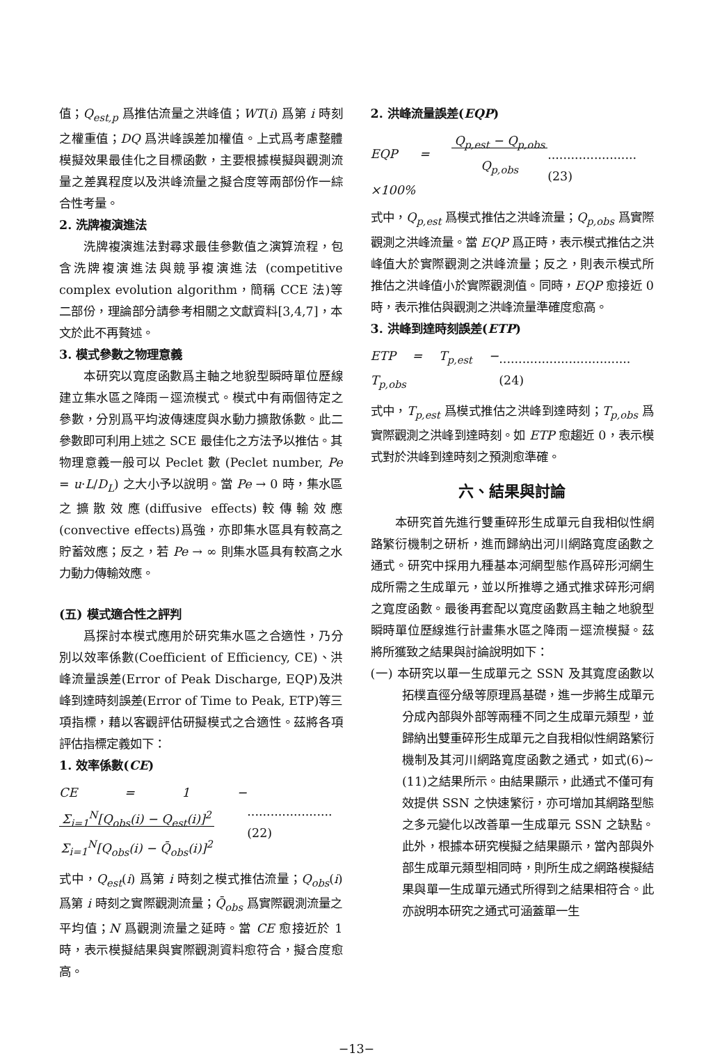值；Q<sub>est,p</sub> 爲推估流量之洪峰值；WT(i) 爲第 i 時刻之權重值；DQ 爲洪峰誤差加權值。上式爲考慮整體模擬效果最佳化之目標函數，主要根據模擬與觀測流量之差異程度以及洪峰流量之擬合度等兩部份作一綜合性考量。
2. 洗牌複演進法
洗牌複演進法對尋求最佳參數值之演算流程，包含洗牌複演進法與競爭複演進法 (competitive complex evolution algorithm，簡稱 CCE 法)等二部份，理論部分請參考相關之文獻資料[3,4,7]，本文於此不再贅述。
3. 模式參數之物理意義
本研究以寬度函數爲主軸之地貌型瞬時單位歷線建立集水區之降雨－逕流模式。模式中有兩個待定之參數，分別爲平均波傳速度與水動力擴散係數。此二參數即可利用上述之 SCE 最佳化之方法予以推估。其物理意義一般可以 Peclet 數 (Peclet number, Pe = u·L/D<sub>L</sub>) 之大小予以說明。當 Pe → 0 時，集水區之擴散效應(diffusive effects)較傳輸效應(convective effects)爲強，亦即集水區具有較高之貯蓄效應；反之，若 Pe → ∞ 則集水區具有較高之水力動力傳輸效應。
(五) 模式適合性之評判
爲探討本模式應用於研究集水區之合適性，乃分別以效率係數(Coefficient of Efficiency, CE)、洪峰流量誤差(Error of Peak Discharge, EQP)及洪峰到達時刻誤差(Error of Time to Peak, ETP)等三項指標，藉以客觀評估研擬模式之合適性。茲將各項評估指標定義如下：
1. 效率係數(CE)
CE = 1 − Σ<sub>i=1</sub><sup>N</sup>[Q<sub>obs</sub>(i) − Q<sub>est</sub>(i)]<sup>2</sup>
Σ<sub>i=1</sub><sup>N</sup>[Q<sub>obs</sub>(i) − Q̄<sub>obs</sub>(i)]<sup>2</sup>......................(22)
式中，Q<sub>est</sub>(i) 爲第 i 時刻之模式推估流量；Q<sub>obs</sub>(i) 爲第 i 時刻之實際觀測流量；Q̄<sub>obs</sub> 爲實際觀測流量之平均值；N 爲觀測流量之延時。當 CE 愈接近於 1 時，表示模擬結果與實際觀測資料愈符合，擬合度愈高。
2. 洪峰流量誤差(EQP)
EQP = Q<sub>p,est</sub> − Q<sub>p,obs</sub>
Q<sub>p,obs</sub> ×100%.......................(23)
式中，Q<sub>p,est</sub> 爲模式推估之洪峰流量；Q<sub>p,obs</sub> 爲實際觀測之洪峰流量。當 EQP 爲正時，表示模式推估之洪峰值大於實際觀測之洪峰流量；反之，則表示模式所推估之洪峰值小於實際觀測值。同時，EQP 愈接近 0 時，表示推估與觀測之洪峰流量準確度愈高。
3. 洪峰到達時刻誤差(ETP)
ETP = T<sub>p,est</sub> − T<sub>p,obs</sub>..................................(24)
式中，T<sub>p,est</sub> 爲模式推估之洪峰到達時刻；T<sub>p,obs</sub> 爲實際觀測之洪峰到達時刻。如 ETP 愈趨近 0，表示模式對於洪峰到達時刻之預測愈準確。
六、結果與討論
本研究首先進行雙重碎形生成單元自我相似性網路繁衍機制之研析，進而歸納出河川網路寬度函數之通式。研究中採用九種基本河網型態作爲碎形河網生成所需之生成單元，並以所推導之通式推求碎形河網之寬度函數。最後再套配以寬度函數爲主軸之地貌型瞬時單位歷線進行計畫集水區之降雨－逕流模擬。茲將所獲致之結果與討論說明如下：
(一) 本研究以單一生成單元之 SSN 及其寬度函數以拓樸直徑分級等原理爲基礎，進一步將生成單元分成內部與外部等兩種不同之生成單元類型，並歸納出雙重碎形生成單元之自我相似性網路繁衍機制及其河川網路寬度函數之通式，如式(6)~(11)之結果所示。由結果顯示，此通式不僅可有效提供 SSN 之快速繁衍，亦可增加其網路型態之多元變化以改善單一生成單元 SSN 之缺點。此外，根據本研究模擬之結果顯示，當內部與外部生成單元類型相同時，則所生成之網路模擬結果與單一生成單元通式所得到之結果相符合。此亦說明本研究之通式可涵蓋單一生
−13−